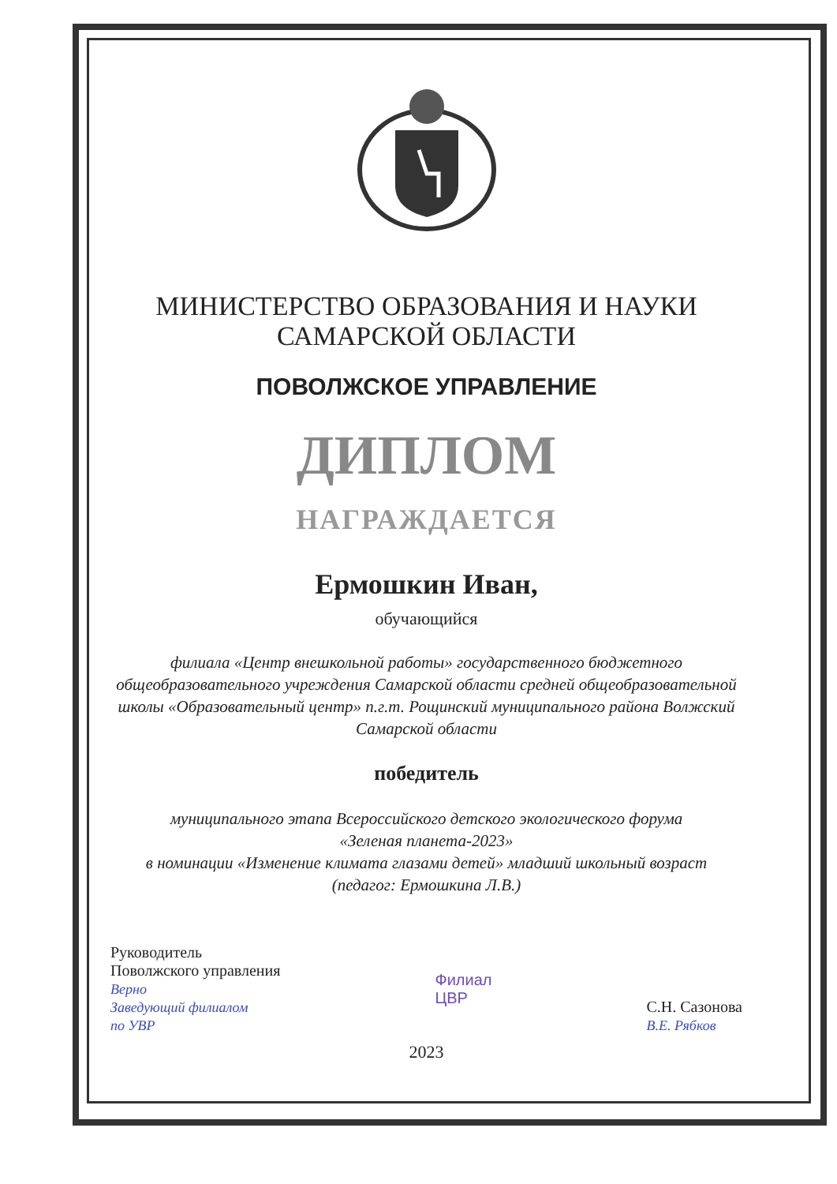МИНИСТЕРСТВО ОБРАЗОВАНИЯ И НАУКИ
САМАРСКОЙ ОБЛАСТИ
ПОВОЛЖСКОЕ УПРАВЛЕНИЕ
ДИПЛОМ
НАГРАЖДАЕТСЯ
Ермошкин Иван,
обучающийся
филиала «Центр внешкольной работы» государственного бюджетного общеобразовательного учреждения Самарской области средней общеобразовательной школы «Образовательный центр» п.г.т. Рощинский муниципального района Волжский Самарской области
победитель
муниципального этапа Всероссийского детского экологического форума
«Зеленая планета-2023»
в номинации «Изменение климата глазами детей» младший школьный возраст
(педагог: Ермошкина Л.В.)
Руководитель
Поволжского управления
Верно
Заведующий филиалом
по УВР
Филиал
ЦВР
С.Н. Сазонова
В.Е. Рябков
2023